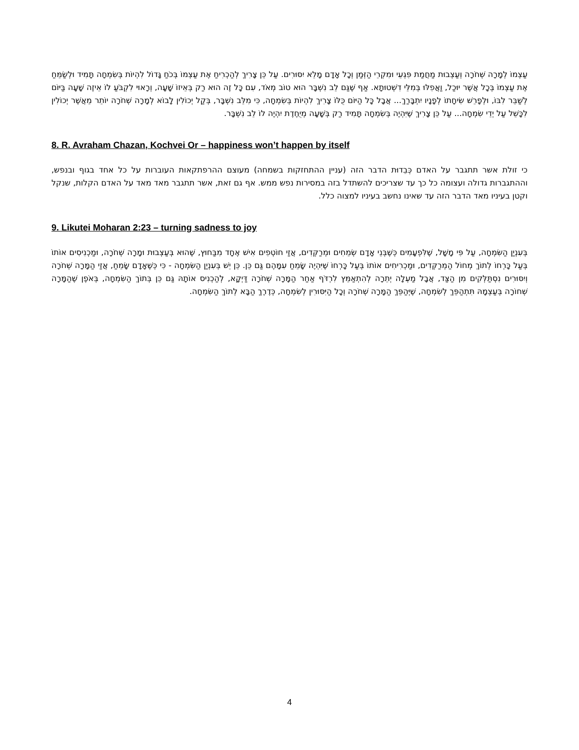עַצְמוֹ לְמָרָה שְׁחֹרָה וְעַצְבוּת מַחֲמַת פִּגְעֵי וּמִקְרֵי הַזְּמַן וְכָל אָדָם מָלֵא יִסּוּרִים. עַל כֵּן צָרִיךְ לְהַכְרִיחַ אֶת עַצְמוֹ בְּכֹחַ גָּדוֹל לִהְיוֹת בְּשִׂמְחָה תָּמִיד וּלְשַׂמֵּחַ אֶת עַצְמוֹ בְּכָל אֲשֶׁר יוּכַל, וַאֲפִלּוּ בְּמִלֵּי דִשְׁטוּתָא. אַף שֶׁגַּם לֵב נִשְׁבָּר הוּא טוֹב מְאֹד, עִם כָּל זֶה הוּא רַק בְּאֵיזוֹ שָׁעָה, וְרָאוּי לִקְבֹּעַ לוֹ אֵיזֶה שָׁעָה בַּיּוֹם לְשַׁבֵּר לִבּוֹ, וּלְפָרֵשׁ שִׂיחָתוֹ לְפָנָיו יִתְבָּרַךְ... אֲבָל כָּל הַיּוֹם כֻּלּוֹ צָרִיךְ לִהְיוֹת בְּשִׂמְחָה, כִּי מִלֵּב נִשְׁבָּר, בְּקַל יְכוֹלִין לָבוֹא לְמָרָה שְׁחֹרָה יוֹתֵר מֵאֲשֶׁר יְכוֹלִין לִכָּשֵׁל עַל יְדֵי שִׂמְחָה... עַל כֵּן צָרִיךְ שֶׁיִּהְיֶה בְּשִׂמְחָה תָּמִיד רַק בְּשָׁעָה מְיֻחֶדֶת יִהְיֶה לוֹ לֵב נִשְׁבָּר.
8. R. Avraham Chazan, Kochvei Or – happiness won’t happen by itself
כי זולת אשר תתגבר על האדם כְּבֵדוּת הדבר הזה (עניין ההתחזקות בשמחה) מעוצם ההרפתקאות העוברות על כל אחד בגוף ובנפש, וההתגברות גדולה ועצומה כל כך עד שצריכים להשתדל בזה במסירות נפש ממש. אף גם זאת, אשר תתגבר מאד מאד על האדם הקלות, שנקל וקטן בעיניו מאד הדבר הזה עד שאינו נחשב בעיניו למצוה כלל.
9. Likutei Moharan 2:23 – turning sadness to joy
בְּעִנְיַן הַשִּׂמְחָה, עַל פִּי מָשָׁל, שֶׁלִּפְעָמִים כְּשֶׁבְּנֵי אָדָם שְׂמֵחִים וּמְרַקְּדִים, אֲזַי חוֹטְפִים אִישׁ אֶחָד מִבַּחוּץ, שֶׁהוּא בְּעַצְבוּת וּמָרָה שְׁחֹרָה, וּמַכְנִיסִים אוֹתוֹ בְּעַל כָּרְחוֹ לְתוֹךְ מְחוֹל הַמְרַקְּדִים, וּמַכְרִיחִים אוֹתוֹ בְּעַל כָּרְחוֹ שֶׁיִּהְיֶה שָׂמֵחַ עִמָּהֶם גַּם כֵּן. כֵּן יֵשׁ בְּעִנְיַן הַשִּׂמְחָה - כִּי כְּשֶׁאָדָם שָׂמֵחַ, אֲזַי הַמָּרָה שְׁחֹרָה וְיִסּוּרִים נִסְתַּלְּקִים מִן הַצַּד, אֲבָל מַעְלָה יְתֵרָה לְהִתְאַמֵּץ לִרְדֹּף אַחַר הַמָּרָה שְׁחֹרָה דַּיְקָא, לְהַכְנִיס אוֹתָהּ גַּם כֵּן בְּתוֹךְ הַשִּׂמְחָה, בְּאֹפֶן שֶׁהַמָּרָה שְׁחוֹרָה בְּעַצְמָהּ תִּתְהַפֵּךְ לְשִׂמְחָה, שֶׁיְּהַפֵּךְ הַמָּרָה שְׁחֹרָה וְכָל הַיִּסּוּרִין לְשִׂמְחָה, כְּדֶרֶךְ הַבָּא לְתוֹךְ הַשִּׂמְחָה.
4